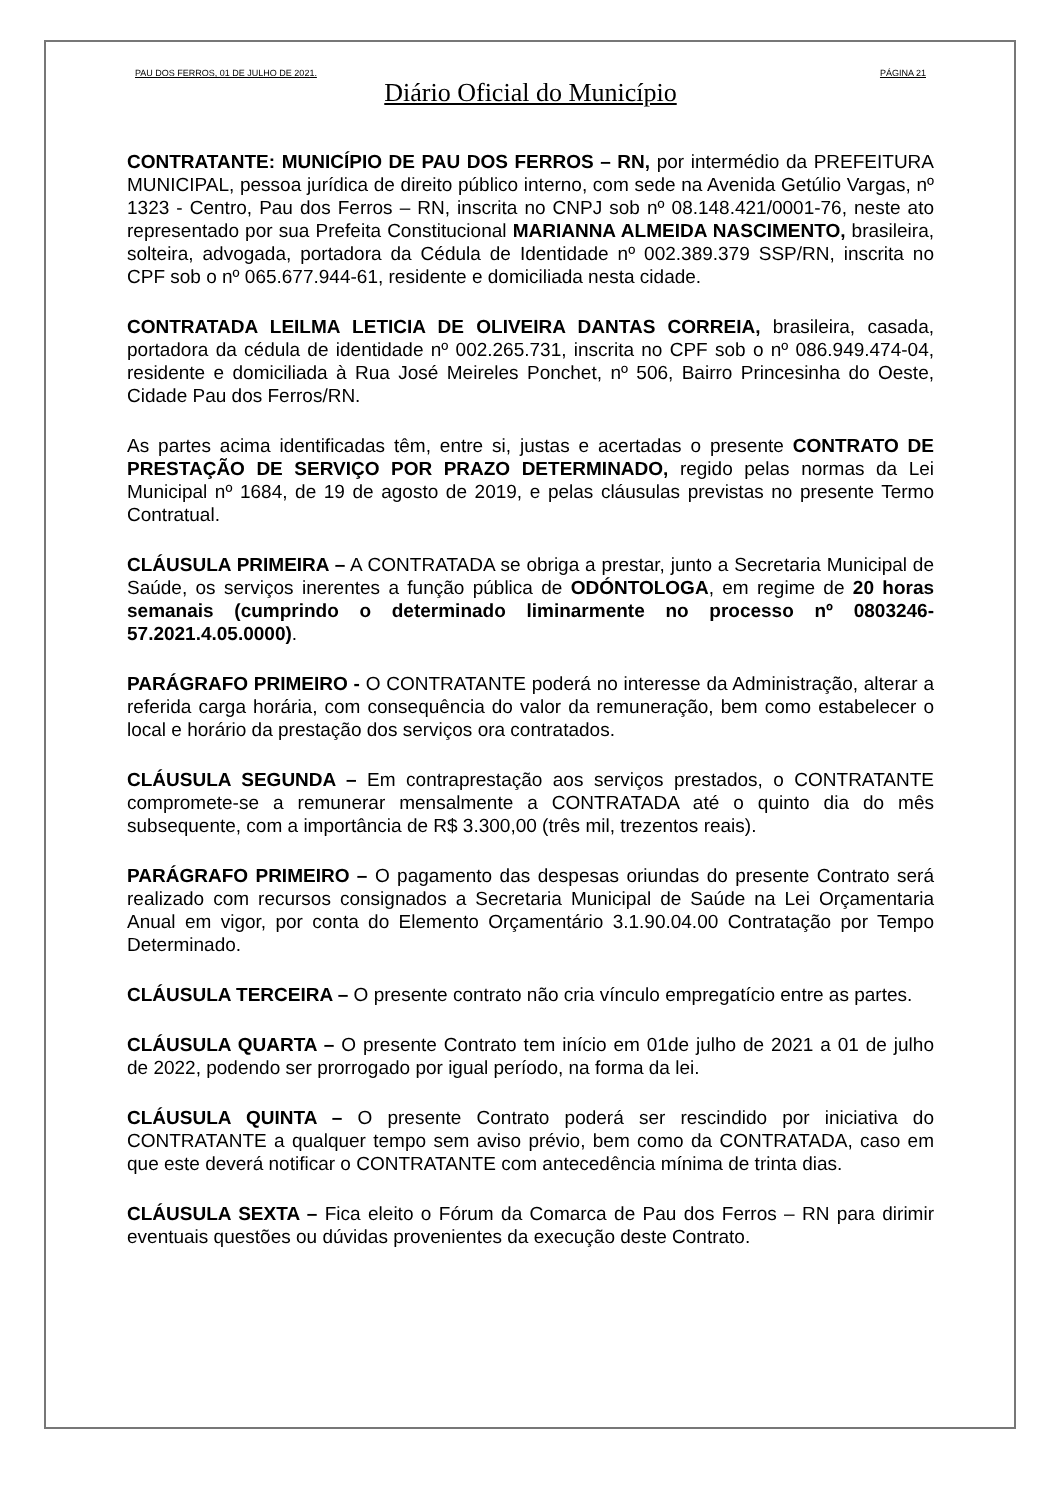PAU DOS FERROS, 01 DE JULHO DE 2021. PÁGINA 21
Diário Oficial do Município
CONTRATANTE: MUNICÍPIO DE PAU DOS FERROS – RN, por intermédio da PREFEITURA MUNICIPAL, pessoa jurídica de direito público interno, com sede na Avenida Getúlio Vargas, nº 1323 - Centro, Pau dos Ferros – RN, inscrita no CNPJ sob nº 08.148.421/0001-76, neste ato representado por sua Prefeita Constitucional MARIANNA ALMEIDA NASCIMENTO, brasileira, solteira, advogada, portadora da Cédula de Identidade nº 002.389.379 SSP/RN, inscrita no CPF sob o nº 065.677.944-61, residente e domiciliada nesta cidade.
CONTRATADA LEILMA LETICIA DE OLIVEIRA DANTAS CORREIA, brasileira, casada, portadora da cédula de identidade nº 002.265.731, inscrita no CPF sob o nº 086.949.474-04, residente e domiciliada à Rua José Meireles Ponchet, nº 506, Bairro Princesinha do Oeste, Cidade Pau dos Ferros/RN.
As partes acima identificadas têm, entre si, justas e acertadas o presente CONTRATO DE PRESTAÇÃO DE SERVIÇO POR PRAZO DETERMINADO, regido pelas normas da Lei Municipal nº 1684, de 19 de agosto de 2019, e pelas cláusulas previstas no presente Termo Contratual.
CLÁUSULA PRIMEIRA – A CONTRATADA se obriga a prestar, junto a Secretaria Municipal de Saúde, os serviços inerentes a função pública de ODÓNTOLOGA, em regime de 20 horas semanais (cumprindo o determinado liminarmente no processo nº 0803246-57.2021.4.05.0000).
PARÁGRAFO PRIMEIRO - O CONTRATANTE poderá no interesse da Administração, alterar a referida carga horária, com consequência do valor da remuneração, bem como estabelecer o local e horário da prestação dos serviços ora contratados.
CLÁUSULA SEGUNDA – Em contraprestação aos serviços prestados, o CONTRATANTE compromete-se a remunerar mensalmente a CONTRATADA até o quinto dia do mês subsequente, com a importância de R$ 3.300,00 (três mil, trezentos reais).
PARÁGRAFO PRIMEIRO – O pagamento das despesas oriundas do presente Contrato será realizado com recursos consignados a Secretaria Municipal de Saúde na Lei Orçamentaria Anual em vigor, por conta do Elemento Orçamentário 3.1.90.04.00 Contratação por Tempo Determinado.
CLÁUSULA TERCEIRA – O presente contrato não cria vínculo empregatício entre as partes.
CLÁUSULA QUARTA – O presente Contrato tem início em 01de julho de 2021 a 01 de julho de 2022, podendo ser prorrogado por igual período, na forma da lei.
CLÁUSULA QUINTA – O presente Contrato poderá ser rescindido por iniciativa do CONTRATANTE a qualquer tempo sem aviso prévio, bem como da CONTRATADA, caso em que este deverá notificar o CONTRATANTE com antecedência mínima de trinta dias.
CLÁUSULA SEXTA – Fica eleito o Fórum da Comarca de Pau dos Ferros – RN para dirimir eventuais questões ou dúvidas provenientes da execução deste Contrato.